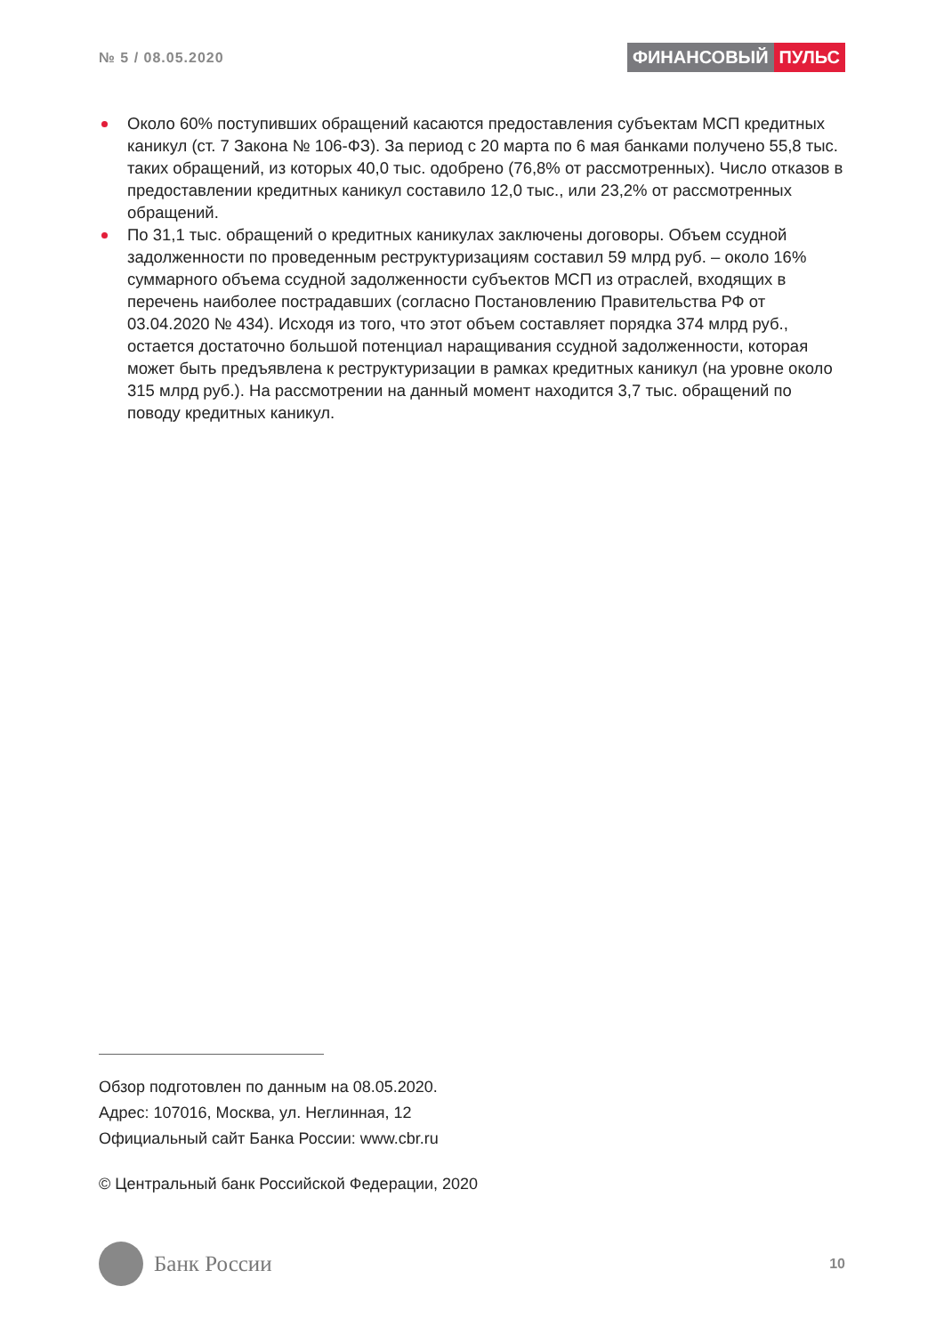№ 5 / 08.05.2020
ФИНАНСОВЫЙ ПУЛЬС
Около 60% поступивших обращений касаются предоставления субъектам МСП кредитных каникул (ст. 7 Закона № 106-ФЗ). За период с 20 марта по 6 мая банками получено 55,8 тыс. таких обращений, из которых 40,0 тыс. одобрено (76,8% от рассмотренных). Число отказов в предоставлении кредитных каникул составило 12,0 тыс., или 23,2% от рассмотренных обращений.
По 31,1 тыс. обращений о кредитных каникулах заключены договоры. Объем ссудной задолженности по проведенным реструктуризациям составил 59 млрд руб. – около 16% суммарного объема ссудной задолженности субъектов МСП из отраслей, входящих в перечень наиболее пострадавших (согласно Постановлению Правительства РФ от 03.04.2020 № 434). Исходя из того, что этот объем составляет порядка 374 млрд руб., остается достаточно большой потенциал наращивания ссудной задолженности, которая может быть предъявлена к реструктуризации в рамках кредитных каникул (на уровне около 315 млрд руб.). На рассмотрении на данный момент находится 3,7 тыс. обращений по поводу кредитных каникул.
Обзор подготовлен по данным на 08.05.2020.
Адрес: 107016, Москва, ул. Неглинная, 12
Официальный сайт Банка России: www.cbr.ru
© Центральный банк Российской Федерации, 2020
Банк России
10